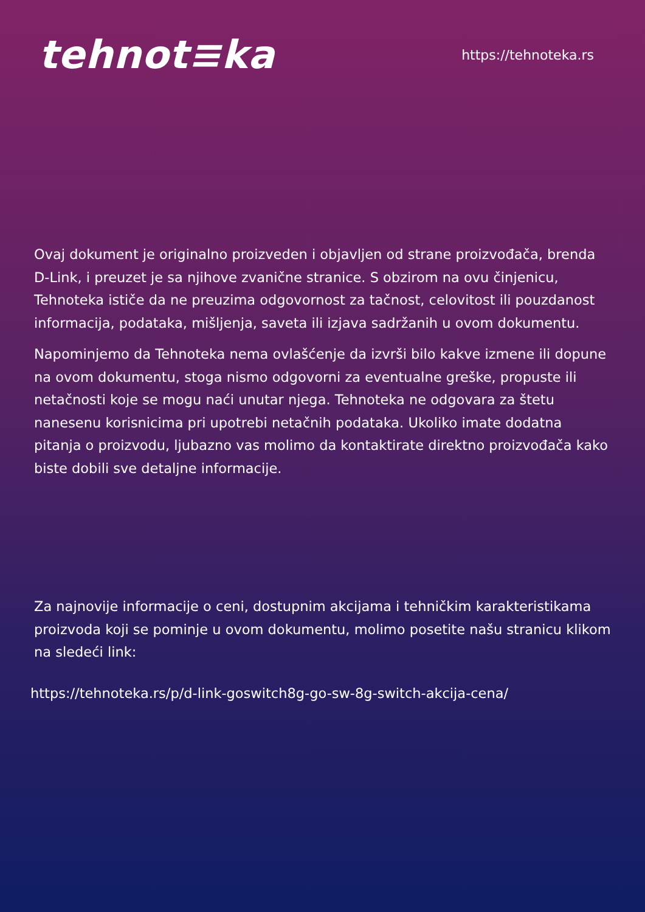tehnot≡ka
https://tehnoteka.rs
Ovaj dokument je originalno proizveden i objavljen od strane proizvođača, brenda D-Link, i preuzet je sa njihove zvanične stranice. S obzirom na ovu činjenicu, Tehnoteka ističe da ne preuzima odgovornost za tačnost, celovitost ili pouzdanost informacija, podataka, mišljenja, saveta ili izjava sadržanih u ovom dokumentu.
Napominjemo da Tehnoteka nema ovlašćenje da izvrši bilo kakve izmene ili dopune na ovom dokumentu, stoga nismo odgovorni za eventualne greške, propuste ili netačnosti koje se mogu naći unutar njega. Tehnoteka ne odgovara za štetu nanesenu korisnicima pri upotrebi netačnih podataka. Ukoliko imate dodatna pitanja o proizvodu, ljubazno vas molimo da kontaktirate direktno proizvođača kako biste dobili sve detaljne informacije.
Za najnovije informacije o ceni, dostupnim akcijama i tehničkim karakteristikama proizvoda koji se pominje u ovom dokumentu, molimo posetite našu stranicu klikom na sledeći link:
https://tehnoteka.rs/p/d-link-goswitch8g-go-sw-8g-switch-akcija-cena/